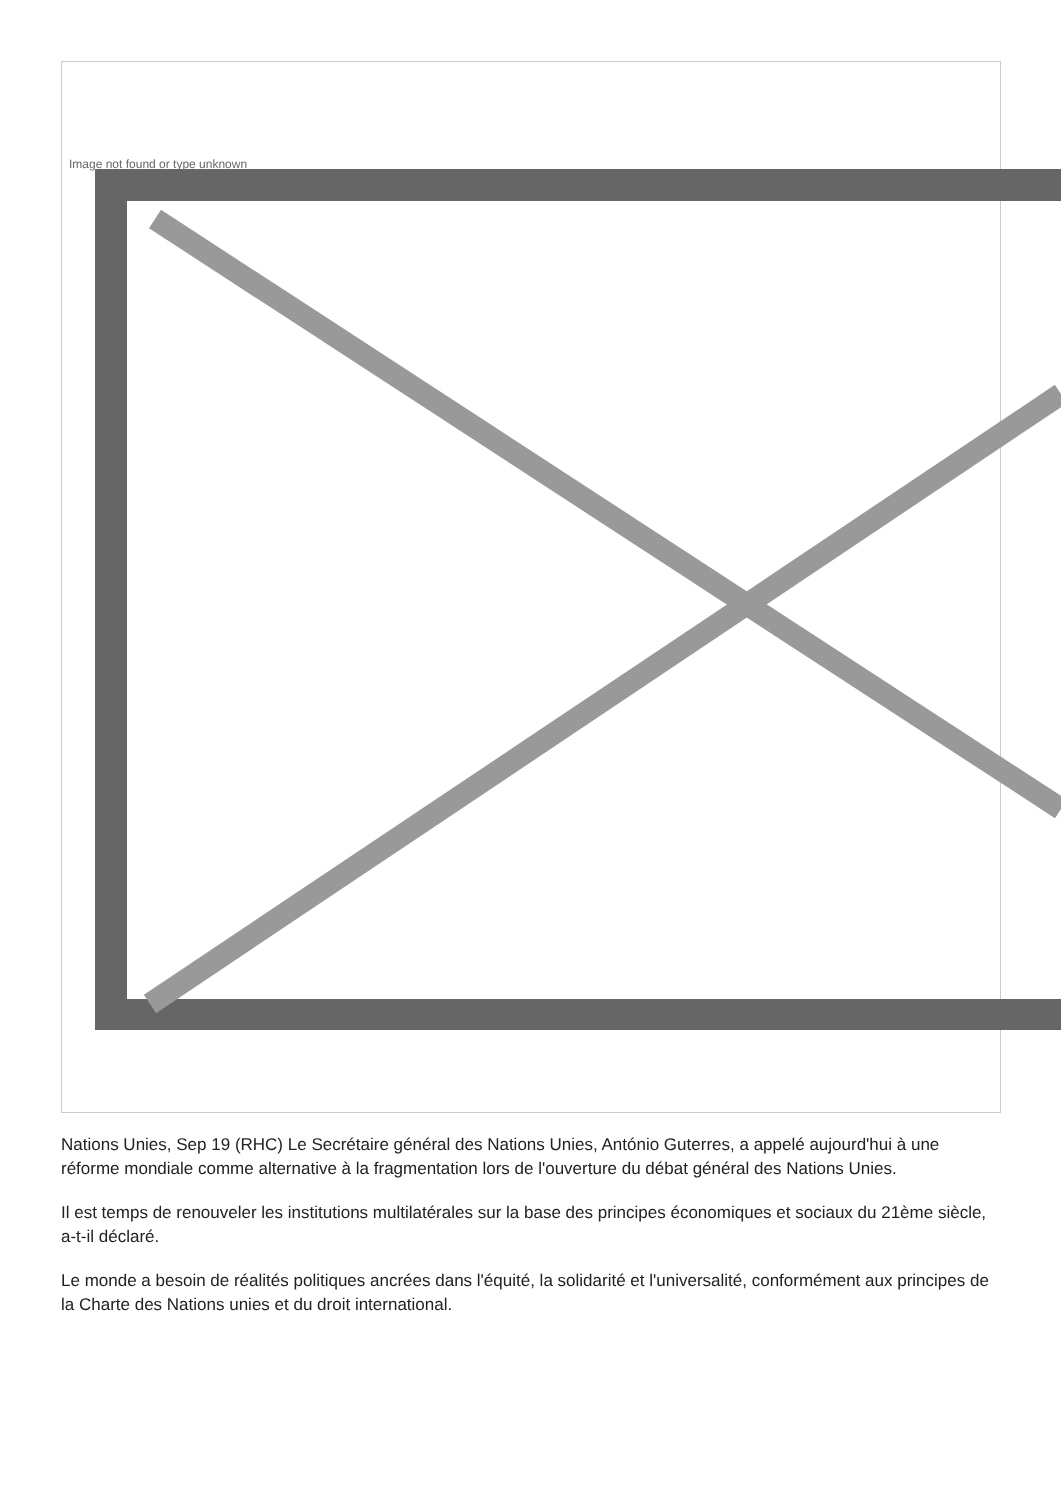Image not found or type unknown
Nations Unies, Sep 19 (RHC) Le Secrétaire général des Nations Unies, António Guterres, a appelé aujourd'hui à une réforme mondiale comme alternative à la fragmentation lors de l'ouverture du débat général des Nations Unies.
Il est temps de renouveler les institutions multilatérales sur la base des principes économiques et sociaux du 21ème siècle, a-t-il déclaré.
Le monde a besoin de réalités politiques ancrées dans l'équité, la solidarité et l'universalité, conformément aux principes de la Charte des Nations unies et du droit international.